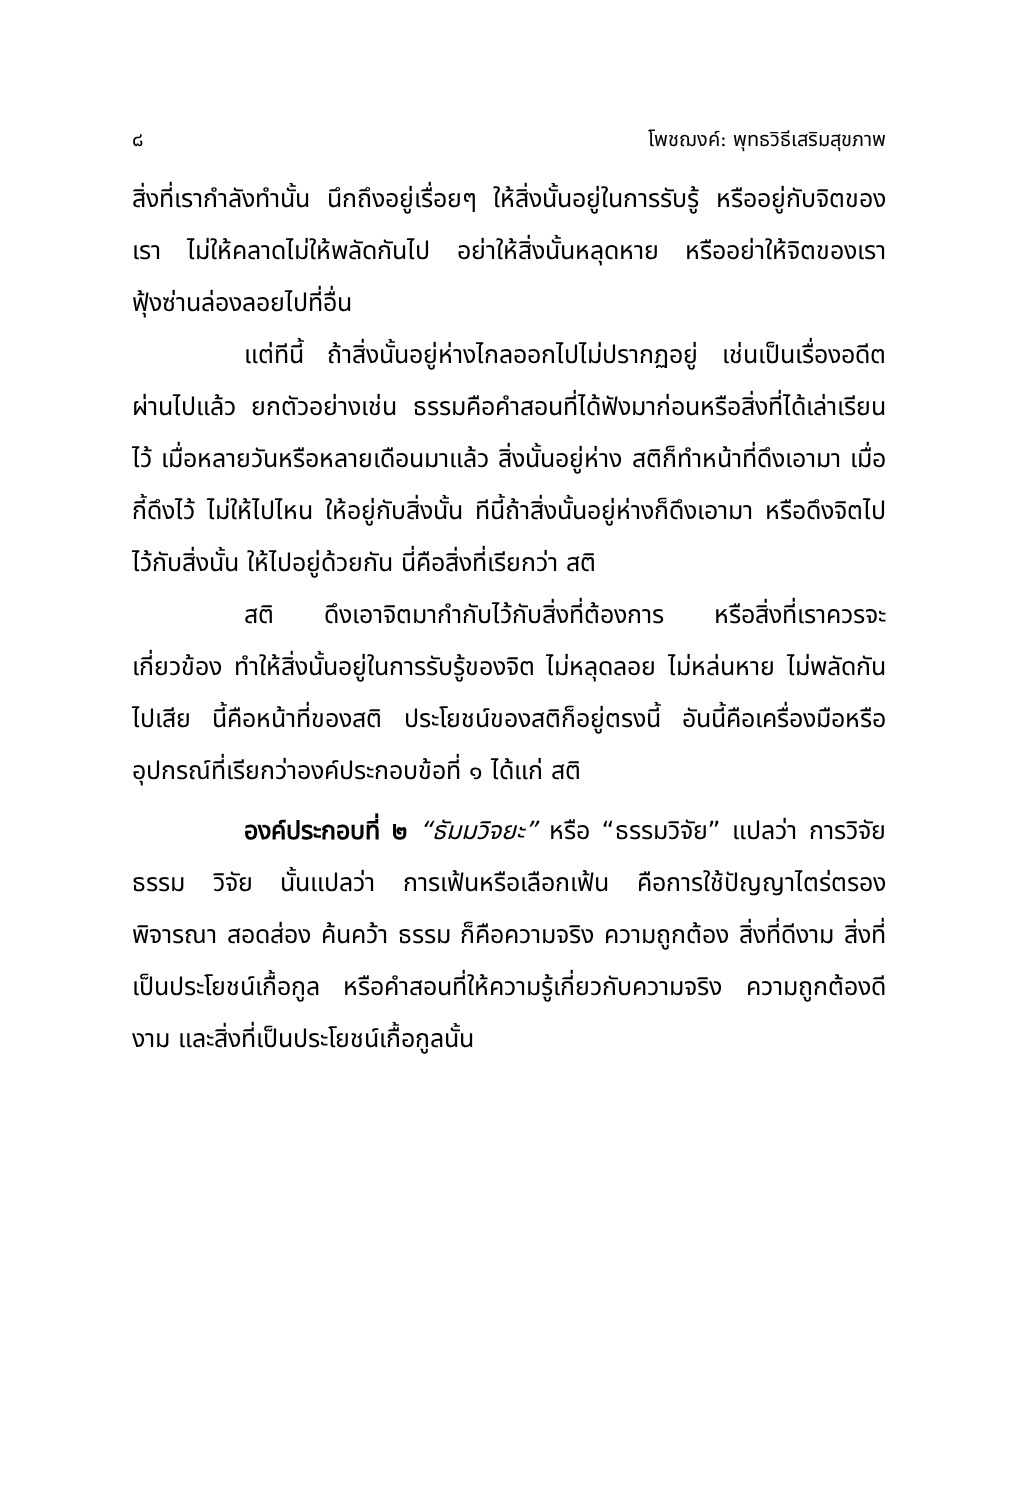๘ โพชฌงค์: พุทธวิธีเสริมสุขภาพ
สิ่งที่เรากำลังทำนั้น นึกถึงอยู่เรื่อยๆ ให้สิ่งนั้นอยู่ในการรับรู้ หรืออยู่กับจิตของเรา ไม่ให้คลาดไม่ให้พลัดกันไป อย่าให้สิ่งนั้นหลุดหาย หรืออย่าให้จิตของเราฟุ้งซ่านล่องลอยไปที่อื่น
แต่ทีนี้ ถ้าสิ่งนั้นอยู่ห่างไกลออกไปไม่ปรากฏอยู่ เช่นเป็นเรื่องอดีตผ่านไปแล้ว ยกตัวอย่างเช่น ธรรมคือคำสอนที่ได้ฟังมาก่อนหรือสิ่งที่ได้เล่าเรียนไว้ เมื่อหลายวันหรือหลายเดือนมาแล้ว สิ่งนั้นอยู่ห่าง สติก็ทำหน้าที่ดึงเอามา เมื่อกี้ดึงไว้ ไม่ให้ไปไหน ให้อยู่กับสิ่งนั้น ทีนี้ถ้าสิ่งนั้นอยู่ห่างก็ดึงเอามา หรือดึงจิตไปไว้กับสิ่งนั้น ให้ไปอยู่ด้วยกัน นี่คือสิ่งที่เรียกว่า สติ
สติ ดึงเอาจิตมากำกับไว้กับสิ่งที่ต้องการ หรือสิ่งที่เราควรจะเกี่ยวข้อง ทำให้สิ่งนั้นอยู่ในการรับรู้ของจิต ไม่หลุดลอย ไม่หล่นหาย ไม่พลัดกันไปเสีย นี้คือหน้าที่ของสติ ประโยชน์ของสติก็อยู่ตรงนี้ อันนี้คือเครื่องมือหรืออุปกรณ์ที่เรียกว่าองค์ประกอบข้อที่ ๑ ได้แก่ สติ
องค์ประกอบที่ ๒ “ธัมมวิจยะ” หรือ “ธรรมวิจัย” แปลว่า การวิจัยธรรม วิจัย นั้นแปลว่า การเฟ้นหรือเลือกเฟ้น คือการใช้ปัญญาไตร่ตรอง พิจารณา สอดส่อง ค้นคว้า ธรรม ก็คือความจริง ความถูกต้อง สิ่งที่ดีงาม สิ่งที่เป็นประโยชน์เกื้อกูล หรือคำสอนที่ให้ความรู้เกี่ยวกับความจริง ความถูกต้องดีงาม และสิ่งที่เป็นประโยชน์เกื้อกูลนั้น